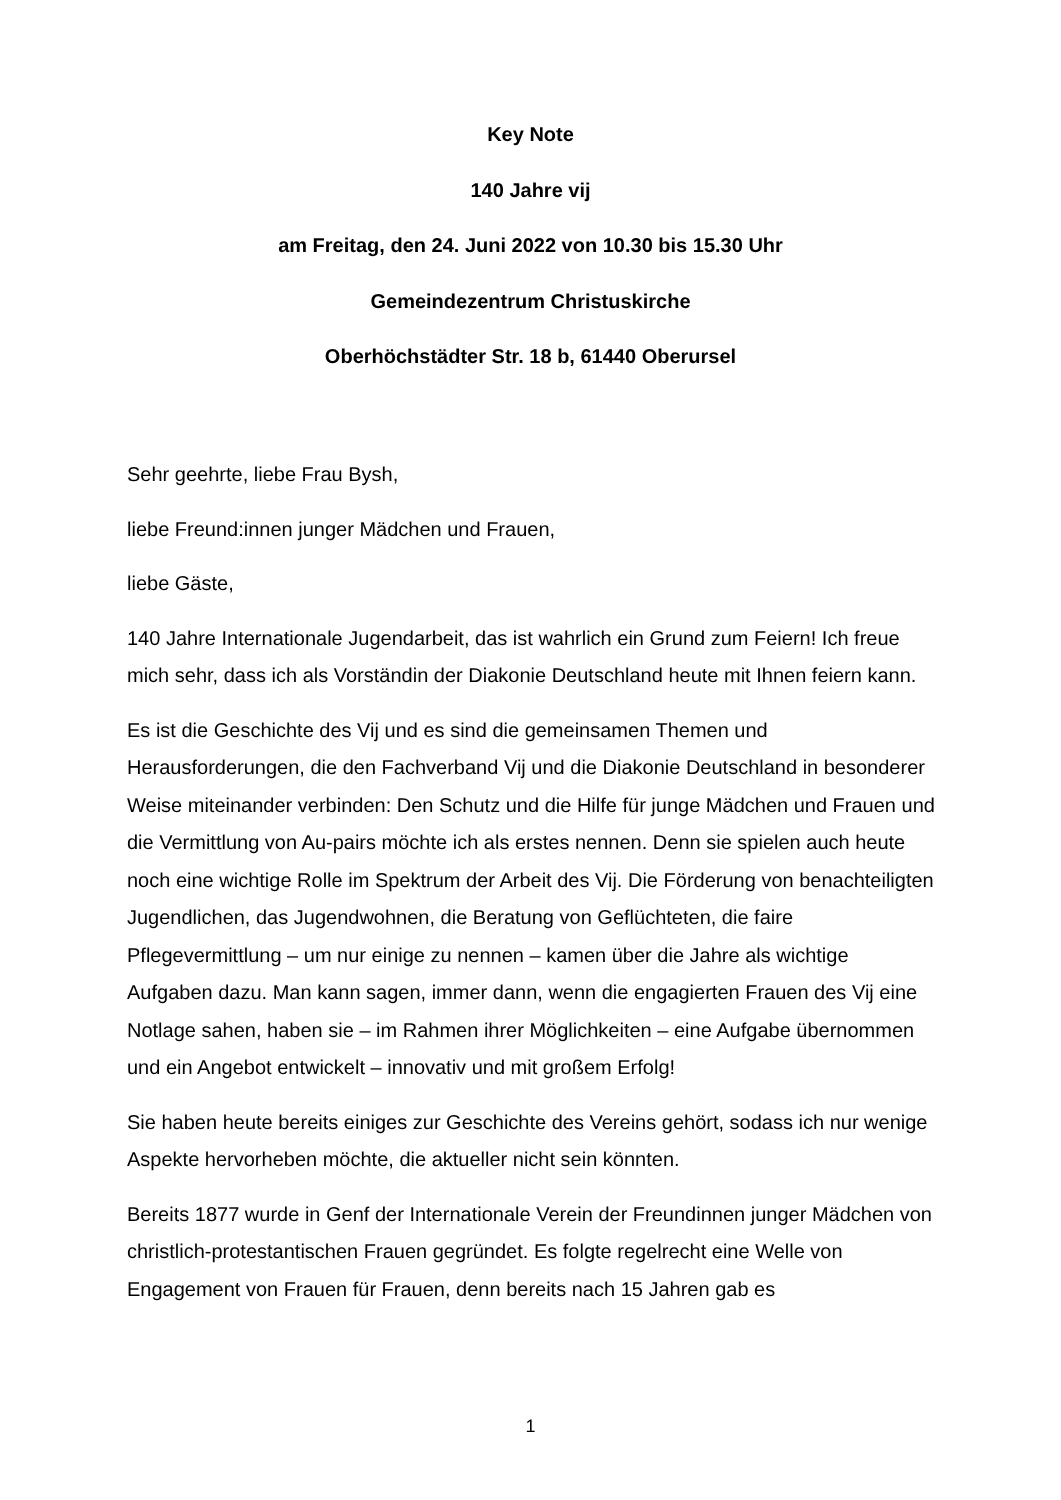Key Note
140 Jahre vij
am Freitag, den 24. Juni 2022 von 10.30 bis 15.30 Uhr
Gemeindezentrum Christuskirche
Oberhöchstädter Str. 18 b, 61440 Oberursel
Sehr geehrte, liebe Frau Bysh,
liebe Freund:innen junger Mädchen und Frauen,
liebe Gäste,
140 Jahre Internationale Jugendarbeit, das ist wahrlich ein Grund zum Feiern! Ich freue mich sehr, dass ich als Vorständin der Diakonie Deutschland heute mit Ihnen feiern kann.
Es ist die Geschichte des Vij und es sind die gemeinsamen Themen und Herausforderungen, die den Fachverband Vij und die Diakonie Deutschland in besonderer Weise miteinander verbinden: Den Schutz und die Hilfe für junge Mädchen und Frauen und die Vermittlung von Au-pairs möchte ich als erstes nennen. Denn sie spielen auch heute noch eine wichtige Rolle im Spektrum der Arbeit des Vij. Die Förderung von benachteiligten Jugendlichen, das Jugendwohnen, die Beratung von Geflüchteten, die faire Pflegevermittlung – um nur einige zu nennen – kamen über die Jahre als wichtige Aufgaben dazu. Man kann sagen, immer dann, wenn die engagierten Frauen des Vij eine Notlage sahen, haben sie – im Rahmen ihrer Möglichkeiten – eine Aufgabe übernommen und ein Angebot entwickelt – innovativ und mit großem Erfolg!
Sie haben heute bereits einiges zur Geschichte des Vereins gehört, sodass ich nur wenige Aspekte hervorheben möchte, die aktueller nicht sein könnten.
Bereits 1877 wurde in Genf der Internationale Verein der Freundinnen junger Mädchen von christlich-protestantischen Frauen gegründet. Es folgte regelrecht eine Welle von Engagement von Frauen für Frauen, denn bereits nach 15 Jahren gab es
1